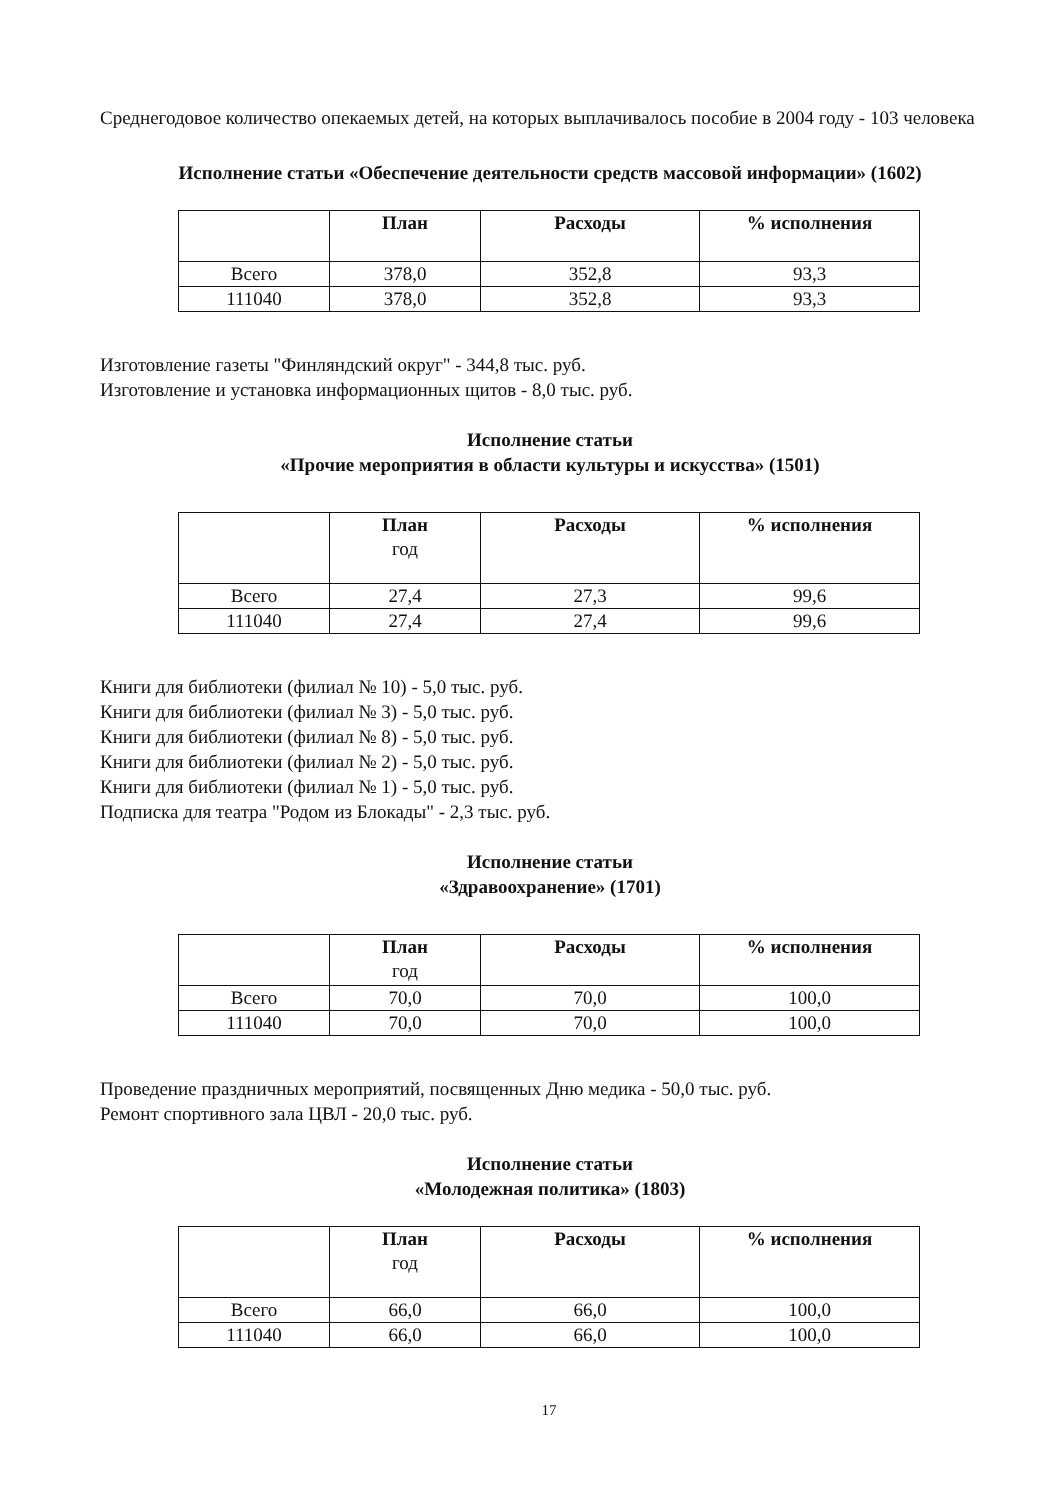Среднегодовое количество опекаемых детей, на которых выплачивалось пособие в 2004 году - 103 человека
Исполнение статьи «Обеспечение деятельности средств массовой информации» (1602)
| | План | Расходы | % исполнения |
| --- | --- | --- | --- |
| Всего | 378,0 | 352,8 | 93,3 |
| 111040 | 378,0 | 352,8 | 93,3 |
Изготовление газеты "Финляндский округ" - 344,8 тыс. руб.
Изготовление и установка информационных щитов - 8,0 тыс. руб.
Исполнение статьи
«Прочие мероприятия в области культуры и искусства» (1501)
| | План год | Расходы | % исполнения |
| --- | --- | --- | --- |
| Всего | 27,4 | 27,3 | 99,6 |
| 111040 | 27,4 | 27,4 | 99,6 |
Книги для библиотеки (филиал № 10) - 5,0 тыс. руб.
Книги для библиотеки (филиал № 3) - 5,0 тыс. руб.
Книги для библиотеки (филиал № 8) - 5,0 тыс. руб.
Книги для библиотеки (филиал № 2) - 5,0 тыс. руб.
Книги для библиотеки (филиал № 1) - 5,0 тыс. руб.
Подписка для театра "Родом из Блокады" - 2,3 тыс. руб.
Исполнение статьи
«Здравоохранение» (1701)
| | План год | Расходы | % исполнения |
| --- | --- | --- | --- |
| Всего | 70,0 | 70,0 | 100,0 |
| 111040 | 70,0 | 70,0 | 100,0 |
Проведение праздничных мероприятий, посвященных Дню медика - 50,0 тыс. руб.
Ремонт спортивного зала ЦВЛ - 20,0 тыс. руб.
Исполнение статьи
«Молодежная политика» (1803)
| | План год | Расходы | % исполнения |
| --- | --- | --- | --- |
| Всего | 66,0 | 66,0 | 100,0 |
| 111040 | 66,0 | 66,0 | 100,0 |
17